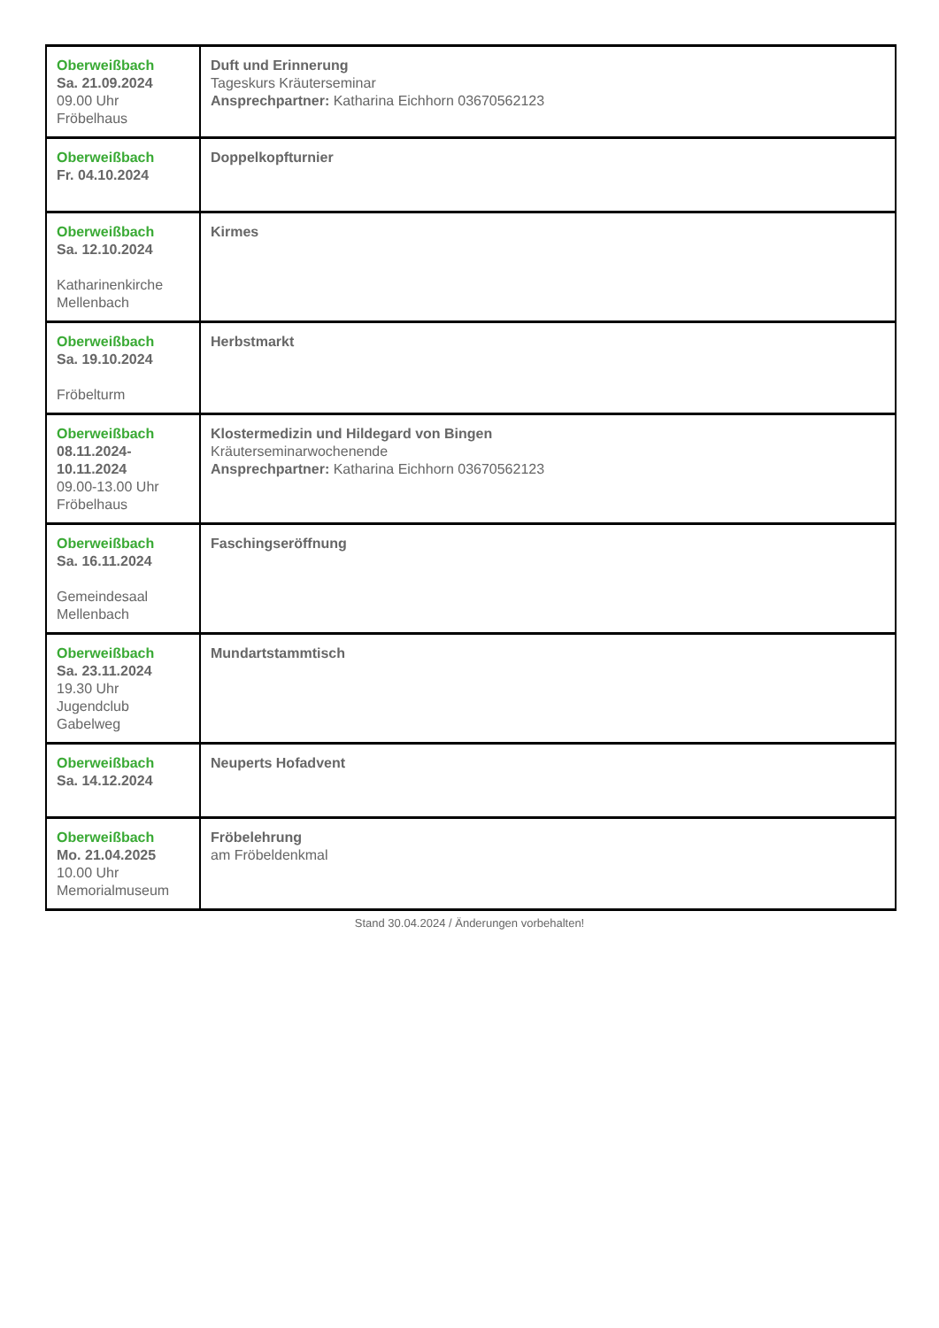| Oberweißbach Sa. 21.09.2024 09.00 Uhr Fröbelhaus | Duft und Erinnerung Tageskurs Kräuterseminar Ansprechpartner: Katharina Eichhorn 03670562123 |
| Oberweißbach Fr. 04.10.2024 | Doppelkopfturnier |
| Oberweißbach Sa. 12.10.2024 Katharinenkirche Mellenbach | Kirmes |
| Oberweißbach Sa. 19.10.2024 Fröbelturm | Herbstmarkt |
| Oberweißbach 08.11.2024- 10.11.2024 09.00-13.00 Uhr Fröbelhaus | Klostermedizin und Hildegard von Bingen Kräuterseminarwochenende Ansprechpartner: Katharina Eichhorn 03670562123 |
| Oberweißbach Sa. 16.11.2024 Gemeindesaal Mellenbach | Faschingseröffnung |
| Oberweißbach Sa. 23.11.2024 19.30 Uhr Jugendclub Gabelweg | Mundartstammtisch |
| Oberweißbach Sa. 14.12.2024 | Neuperts Hofadvent |
| Oberweißbach Mo. 21.04.2025 10.00 Uhr Memorialmuseum | Fröbelehrung am Fröbeldenkmal |
Stand 30.04.2024 / Änderungen vorbehalten!